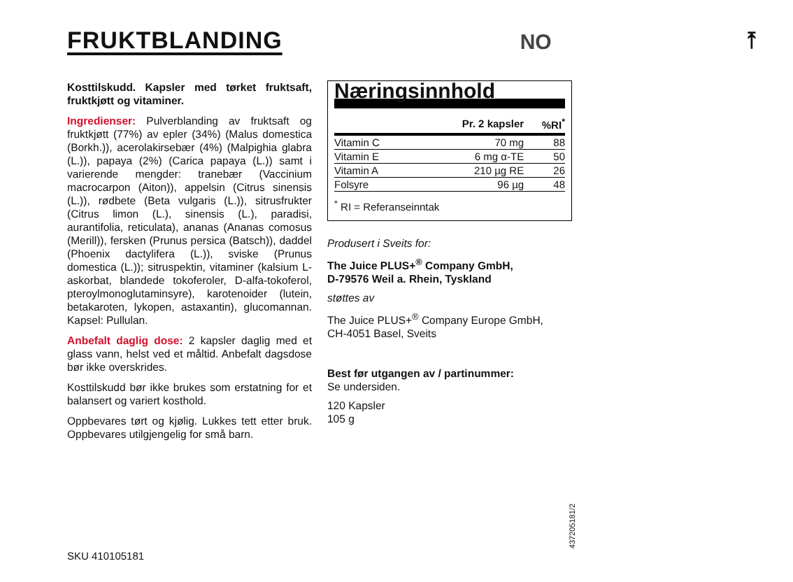FRUKTBLANDING
NO
⤒
Kosttilskudd. Kapsler med tørket fruktsaft, fruktkjøtt og vitaminer.
Ingredienser: Pulverblanding av fruktsaft og fruktkjøtt (77%) av epler (34%) (Malus domestica (Borkh.)), acerolakirsebær (4%) (Malpighia glabra (L.)), papaya (2%) (Carica papaya (L.)) samt i varierende mengder: tranebær (Vaccinium macrocarpon (Aiton)), appelsin (Citrus sinensis (L.)), rødbete (Beta vulgaris (L.)), sitrusfrukter (Citrus limon (L.), sinensis (L.), paradisi, aurantifolia, reticulata), ananas (Ananas comosus (Merill)), fersken (Prunus persica (Batsch)), daddel (Phoenix dactylifera (L.)), sviske (Prunus domestica (L.)); sitruspektin, vitaminer (kalsium L-askorbat, blandede tokoferoler, D-alfa-tokoferol, pteroylmonoglutaminsyre), karotenoider (lutein, betakaroten, lykopen, astaxantin), glucomannan. Kapsel: Pullulan.
Anbefalt daglig dose: 2 kapsler daglig med et glass vann, helst ved et måltid. Anbefalt dagsdose bør ikke overskrides.
Kosttilskudd bør ikke brukes som erstatning for et balansert og variert kosthold.
Oppbevares tørt og kjølig. Lukkes tett etter bruk. Oppbevares utilgjengelig for små barn.
Næringsinnhold
| | Pr. 2 kapsler | %RI<sup>*</sup> |
| --- | --- | --- |
| Vitamin C | 70 mg | 88 |
| Vitamin E | 6 mg α-TE | 50 |
| Vitamin A | 210 µg RE | 26 |
| Folsyre | 96 µg | 48 |
<sup>*</sup> RI = Referanseinntak
Produsert i Sveits for:
The Juice PLUS+<sup>®</sup> Company GmbH,
D-79576 Weil a. Rhein, Tyskland
støttes av
The Juice PLUS+<sup>®</sup> Company Europe GmbH,
CH-4051 Basel, Sveits
Best før utgangen av / partinummer:
Se undersiden.
120 Kapsler
105 g
SKU 410105181
437205181/2